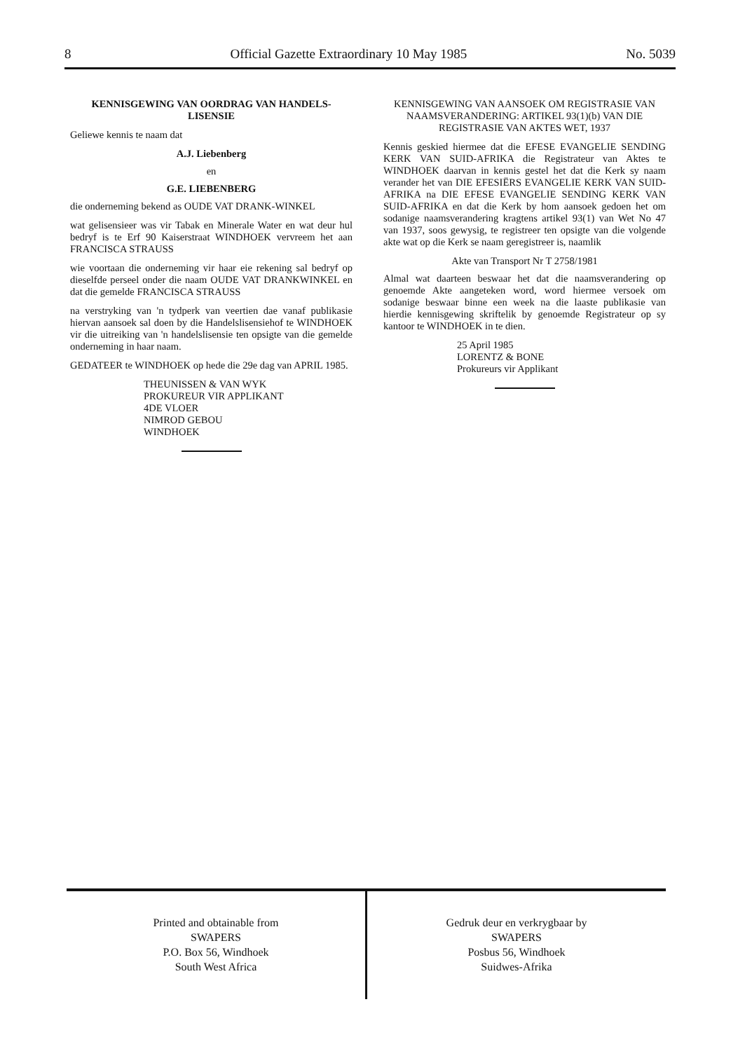8 Official Gazette Extraordinary 10 May 1985 No. 5039
KENNISGEWING VAN OORDRAG VAN HANDELS-LISENSIE
Geliewe kennis te naam dat
A.J. Liebenberg
en
G.E. LIEBENBERG
die onderneming bekend as OUDE VAT DRANK-WINKEL
wat gelisensieer was vir Tabak en Minerale Water en wat deur hul bedryf is te Erf 90 Kaiserstraat WINDHOEK vervreem het aan FRANCISCA STRAUSS
wie voortaan die onderneming vir haar eie rekening sal bedryf op dieselfde perseel onder die naam OUDE VAT DRANKWINKEL en dat die gemelde FRANCISCA STRAUSS
na verstryking van 'n tydperk van veertien dae vanaf publikasie hiervan aansoek sal doen by die Handelslisensiehof te WINDHOEK vir die uitreiking van 'n handelslisensie ten opsigte van die gemelde onderneming in haar naam.
GEDATEER te WINDHOEK op hede die 29e dag van APRIL 1985.
THEUNISSEN & VAN WYK
PROKUREUR VIR APPLIKANT
4DE VLOER
NIMROD GEBOU
WINDHOEK
KENNISGEWING VAN AANSOEK OM REGISTRASIE VAN NAAMSVERANDERING: ARTIKEL 93(1)(b) VAN DIE REGISTRASIE VAN AKTES WET, 1937
Kennis geskied hiermee dat die EFESE EVANGELIE SENDING KERK VAN SUID-AFRIKA die Registrateur van Aktes te WINDHOEK daarvan in kennis gestel het dat die Kerk sy naam verander het van DIE EFESIËRS EVANGELIE KERK VAN SUID-AFRIKA na DIE EFESE EVANGELIE SENDING KERK VAN SUID-AFRIKA en dat die Kerk by hom aansoek gedoen het om sodanige naamsverandering kragtens artikel 93(1) van Wet No 47 van 1937, soos gewysig, te registreer ten opsigte van die volgende akte wat op die Kerk se naam geregistreer is, naamlik
Akte van Transport Nr T 2758/1981
Almal wat daarteen beswaar het dat die naamsverandering op genoemde Akte aangeteken word, word hiermee versoek om sodanige beswaar binne een week na die laaste publikasie van hierdie kennisgewing skriftelik by genoemde Registrateur op sy kantoor te WINDHOEK in te dien.
25 April 1985
LORENTZ & BONE
Prokureurs vir Applikant
Printed and obtainable from
SWAPERS
P.O. Box 56, Windhoek
South West Africa
Gedruk deur en verkrygbaar by
SWAPERS
Posbus 56, Windhoek
Suidwes-Afrika